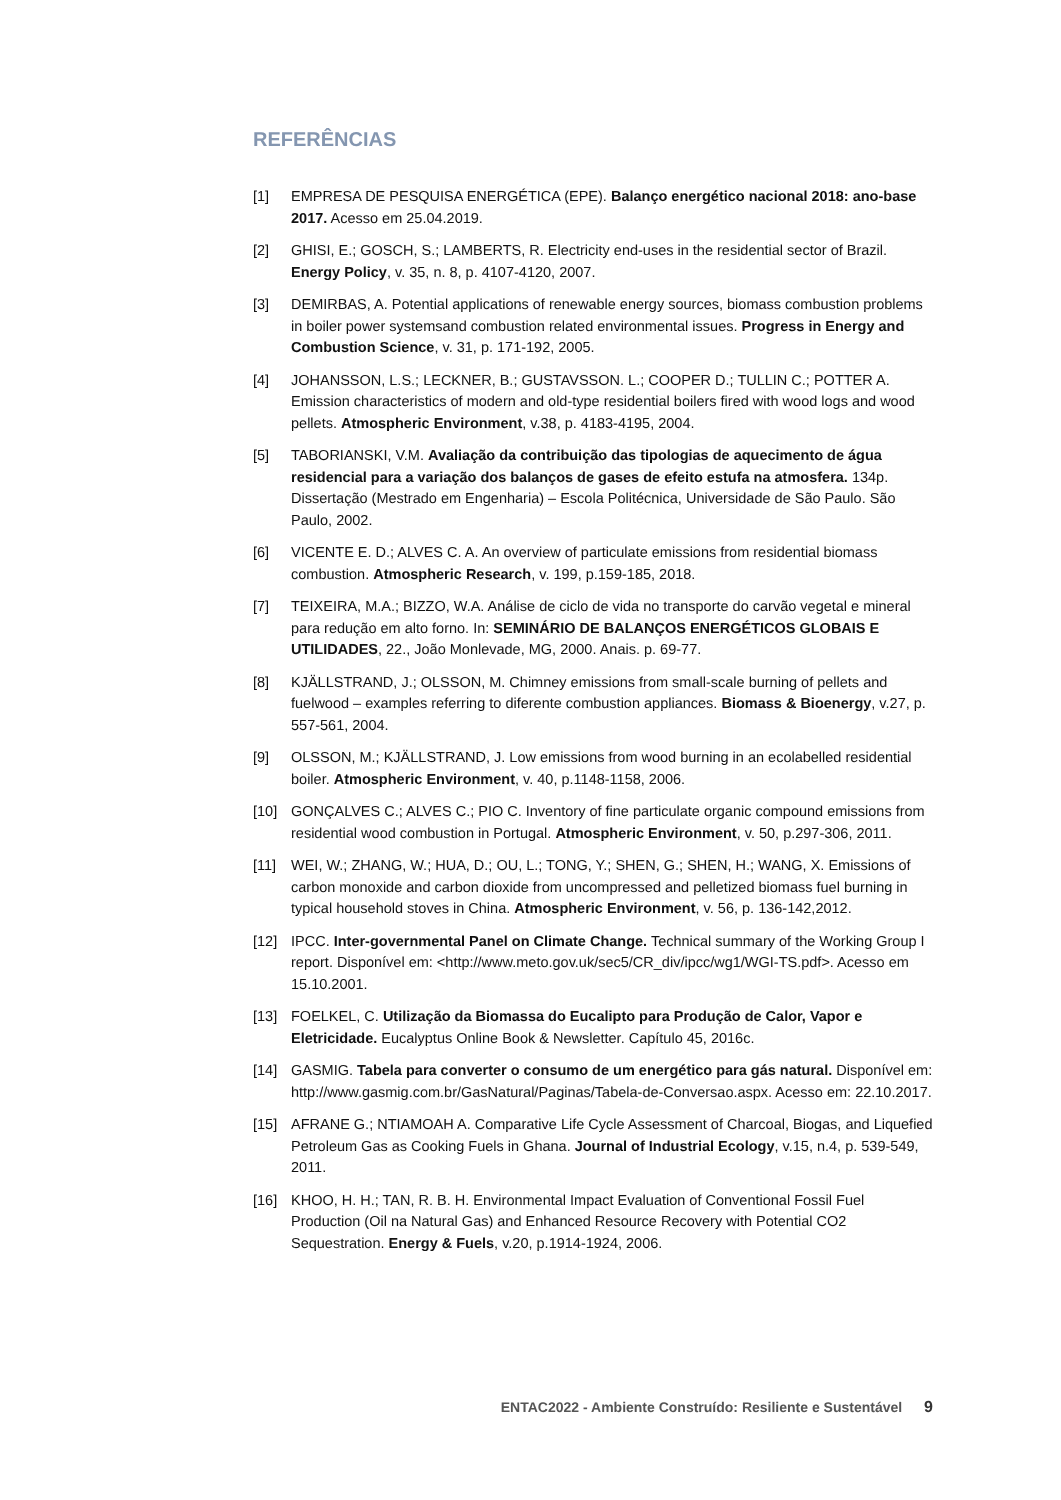REFERÊNCIAS
[1] EMPRESA DE PESQUISA ENERGÉTICA (EPE). Balanço energético nacional 2018: ano-base 2017. Acesso em 25.04.2019.
[2] GHISI, E.; GOSCH, S.; LAMBERTS, R. Electricity end-uses in the residential sector of Brazil. Energy Policy, v. 35, n. 8, p. 4107-4120, 2007.
[3] DEMIRBAS, A. Potential applications of renewable energy sources, biomass combustion problems in boiler power systemsand combustion related environmental issues. Progress in Energy and Combustion Science, v. 31, p. 171-192, 2005.
[4] JOHANSSON, L.S.; LECKNER, B.; GUSTAVSSON. L.; COOPER D.; TULLIN C.; POTTER A. Emission characteristics of modern and old-type residential boilers fired with wood logs and wood pellets. Atmospheric Environment, v.38, p. 4183-4195, 2004.
[5] TABORIANSKI, V.M. Avaliação da contribuição das tipologias de aquecimento de água residencial para a variação dos balanços de gases de efeito estufa na atmosfera. 134p. Dissertação (Mestrado em Engenharia) – Escola Politécnica, Universidade de São Paulo. São Paulo, 2002.
[6] VICENTE E. D.; ALVES C. A. An overview of particulate emissions from residential biomass combustion. Atmospheric Research, v. 199, p.159-185, 2018.
[7] TEIXEIRA, M.A.; BIZZO, W.A. Análise de ciclo de vida no transporte do carvão vegetal e mineral para redução em alto forno. In: SEMINÁRIO DE BALANÇOS ENERGÉTICOS GLOBAIS E UTILIDADES, 22., João Monlevade, MG, 2000. Anais. p. 69-77.
[8] KJÄLLSTRAND, J.; OLSSON, M. Chimney emissions from small-scale burning of pellets and fuelwood – examples referring to diferente combustion appliances. Biomass & Bioenergy, v.27, p. 557-561, 2004.
[9] OLSSON, M.; KJÄLLSTRAND, J. Low emissions from wood burning in an ecolabelled residential boiler. Atmospheric Environment, v. 40, p.1148-1158, 2006.
[10] GONÇALVES C.; ALVES C.; PIO C. Inventory of fine particulate organic compound emissions from residential wood combustion in Portugal. Atmospheric Environment, v. 50, p.297-306, 2011.
[11] WEI, W.; ZHANG, W.; HUA, D.; OU, L.; TONG, Y.; SHEN, G.; SHEN, H.; WANG, X. Emissions of carbon monoxide and carbon dioxide from uncompressed and pelletized biomass fuel burning in typical household stoves in China. Atmospheric Environment, v. 56, p. 136-142,2012.
[12] IPCC. Inter-governmental Panel on Climate Change. Technical summary of the Working Group I report. Disponível em: <http://www.meto.gov.uk/sec5/CR_div/ipcc/wg1/WGI-TS.pdf>. Acesso em 15.10.2001.
[13] FOELKEL, C. Utilização da Biomassa do Eucalipto para Produção de Calor, Vapor e Eletricidade. Eucalyptus Online Book & Newsletter. Capítulo 45, 2016c.
[14] GASMIG. Tabela para converter o consumo de um energético para gás natural. Disponível em: http://www.gasmig.com.br/GasNatural/Paginas/Tabela-de-Conversao.aspx. Acesso em: 22.10.2017.
[15] AFRANE G.; NTIAMOAH A. Comparative Life Cycle Assessment of Charcoal, Biogas, and Liquefied Petroleum Gas as Cooking Fuels in Ghana. Journal of Industrial Ecology, v.15, n.4, p. 539-549, 2011.
[16] KHOO, H. H.; TAN, R. B. H. Environmental Impact Evaluation of Conventional Fossil Fuel Production (Oil na Natural Gas) and Enhanced Resource Recovery with Potential CO2 Sequestration. Energy & Fuels, v.20, p.1914-1924, 2006.
ENTAC2022 - Ambiente Construído: Resiliente e Sustentável 9